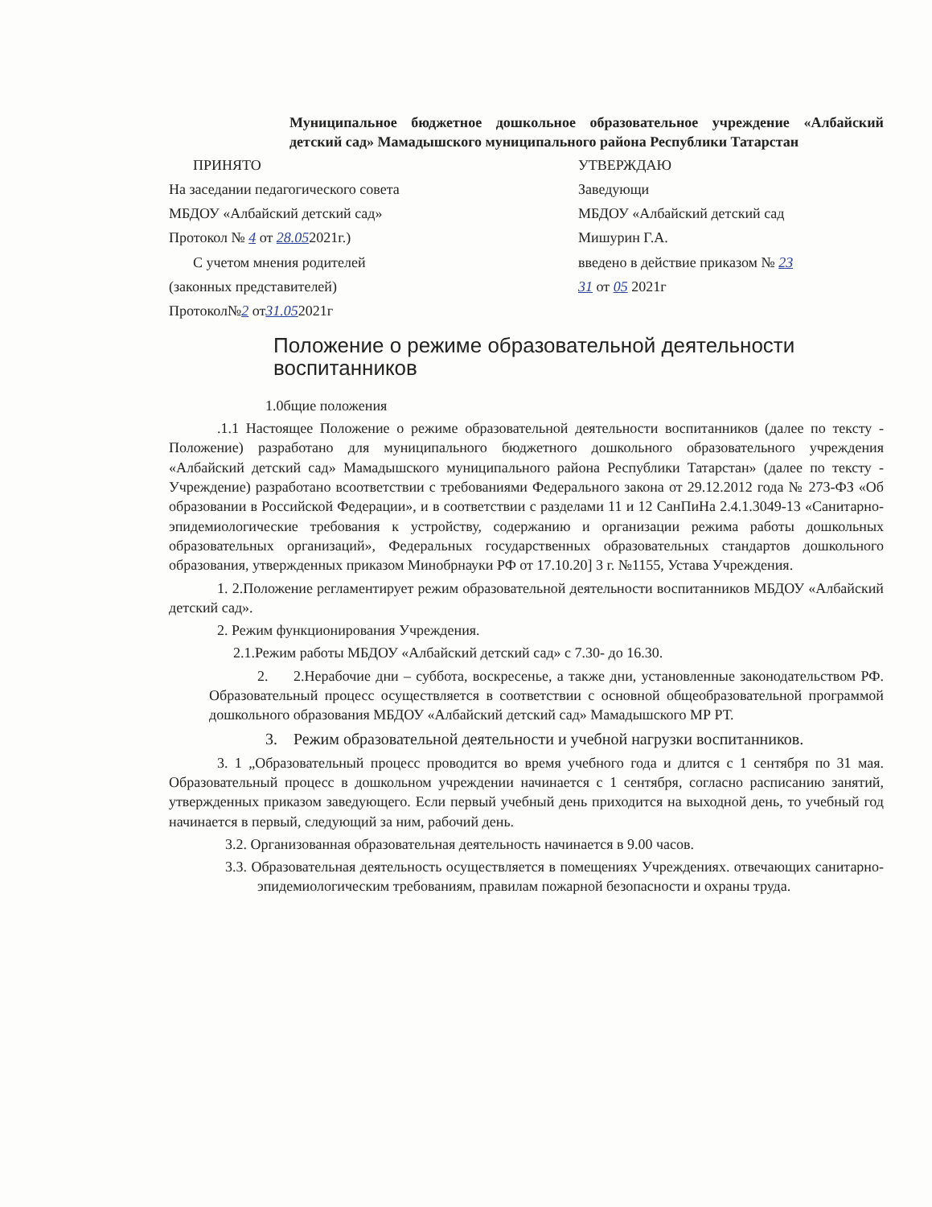Муниципальное бюджетное дошкольное образовательное учреждение «Албайский детский сад» Мамадышского муниципального района Республики Татарстан
ПРИНЯТО
На заседании педагогического совета
МБДОУ «Албайский детский сад»
Протокол № 4 от 28.052021г.)
С учетом мнения родителей
(законных представителей)
Протокол№2 от31.052021г
УТВЕРЖДАЮ
Заведующи
МБДОУ «Албайский детский сад
Мишурин Г.А.
введено в действие приказом № 23
31 от 05 2021г
Положение о режиме образовательной деятельности воспитанников
1.0бщие положения
.1.1 Настоящее Положение о режиме образовательной деятельности воспитанников (далее по тексту - Положение) разработано для муниципального бюджетного дошкольного образовательного учреждения «Албайский детский сад» Мамадышского муниципального района Республики Татарстан» (далее по тексту - Учреждение) разработано всоответствии с требованиями Федерального закона от 29.12.2012 года № 273-ФЗ «Об образовании в Российской Федерации», и в соответствии с разделами 11 и 12 СанПиНа 2.4.1.3049-13 «Санитарно-эпидемиологические требования к устройству, содержанию и организации режима работы дошкольных образовательных организаций», Федеральных государственных образовательных стандартов дошкольного образования, утвержденных приказом Минобрнауки РФ от 17.10.20] 3 г. №1155, Устава Учреждения.
1. 2.Положение регламентирует режим образовательной деятельности воспитанников МБДОУ «Албайский детский сад».
2. Режим функционирования Учреждения.
2.1.Режим работы МБДОУ «Албайский детский сад» с 7.30- до 16.30.
2. 2.Нерабочие дни – суббота, воскресенье, а также дни, установленные законодательством РФ. Образовательный процесс осуществляется в соответствии с основной общеобразовательной программой дошкольного образования МБДОУ «Албайский детский сад» Мамадышского МР РТ.
3. Режим образовательной деятельности и учебной нагрузки воспитанников.
3. 1 „Образовательный процесс проводится во время учебного года и длится с 1 сентября по 31 мая. Образовательный процесс в дошкольном учреждении начинается с 1 сентября, согласно расписанию занятий, утвержденных приказом заведующего. Если первый учебный день приходится на выходной день, то учебный год начинается в первый, следующий за ним, рабочий день.
3.2. Организованная образовательная деятельность начинается в 9.00 часов.
3.3. Образовательная деятельность осуществляется в помещениях Учреждениях. отвечающих санитарно-эпидемиологическим требованиям, правилам пожарной безопасности и охраны труда.